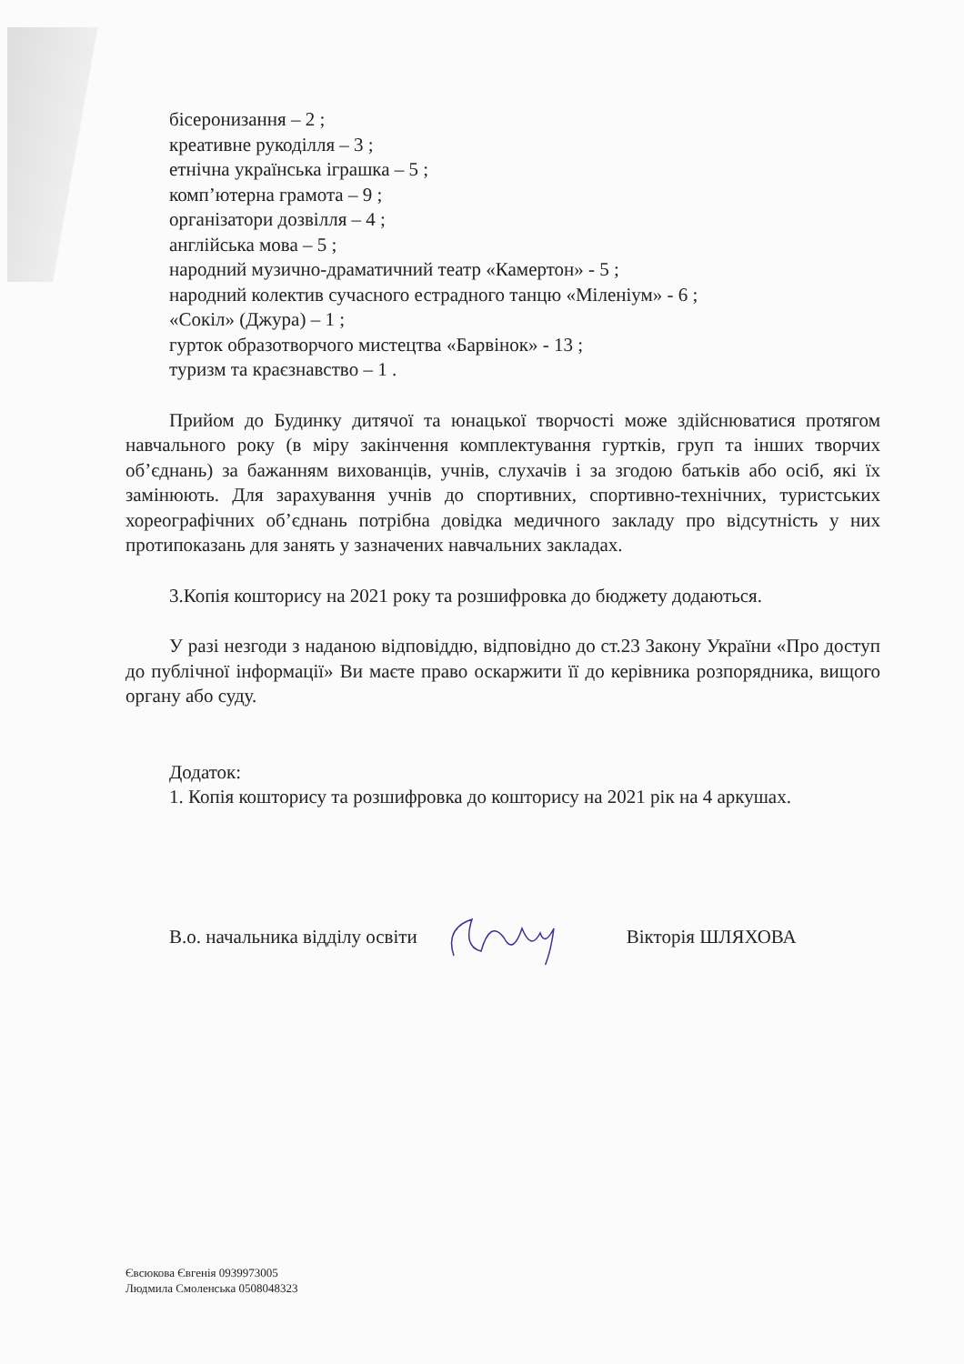бісеронизання – 2 ;
креативне рукоділля – 3 ;
етнічна українська іграшка – 5 ;
комп’ютерна грамота – 9 ;
організатори дозвілля – 4 ;
англійська мова – 5 ;
народний музично-драматичний театр «Камертон» - 5 ;
народний колектив сучасного естрадного танцю «Міленіум» - 6 ;
«Сокіл» (Джура) – 1 ;
гурток образотворчого мистецтва «Барвінок» - 13 ;
туризм та краєзнавство – 1 .
Прийом до Будинку дитячої та юнацької творчості може здійснюватися протягом навчального року (в міру закінчення комплектування гуртків, груп та інших творчих об’єднань) за бажанням вихованців, учнів, слухачів і за згодою батьків або осіб, які їх замінюють. Для зарахування учнів до спортивних, спортивно-технічних, туристських хореографічних об’єднань потрібна довідка медичного закладу про відсутність у них протипоказань для занять у зазначених навчальних закладах.
3.Копія кошторису на 2021 року та розшифровка до бюджету додаються.
У разі незгоди з наданою відповіддю, відповідно до ст.23 Закону України «Про доступ до публічної інформації» Ви маєте право оскаржити її до керівника розпорядника, вищого органу або суду.
Додаток:
1. Копія кошторису та розшифровка до кошторису на 2021 рік на 4 аркушах.
В.о. начальника відділу освіти Вікторія ШЛЯХОВА
Євсюкова Євгенія 0939973005
Людмила Смоленська 0508048323